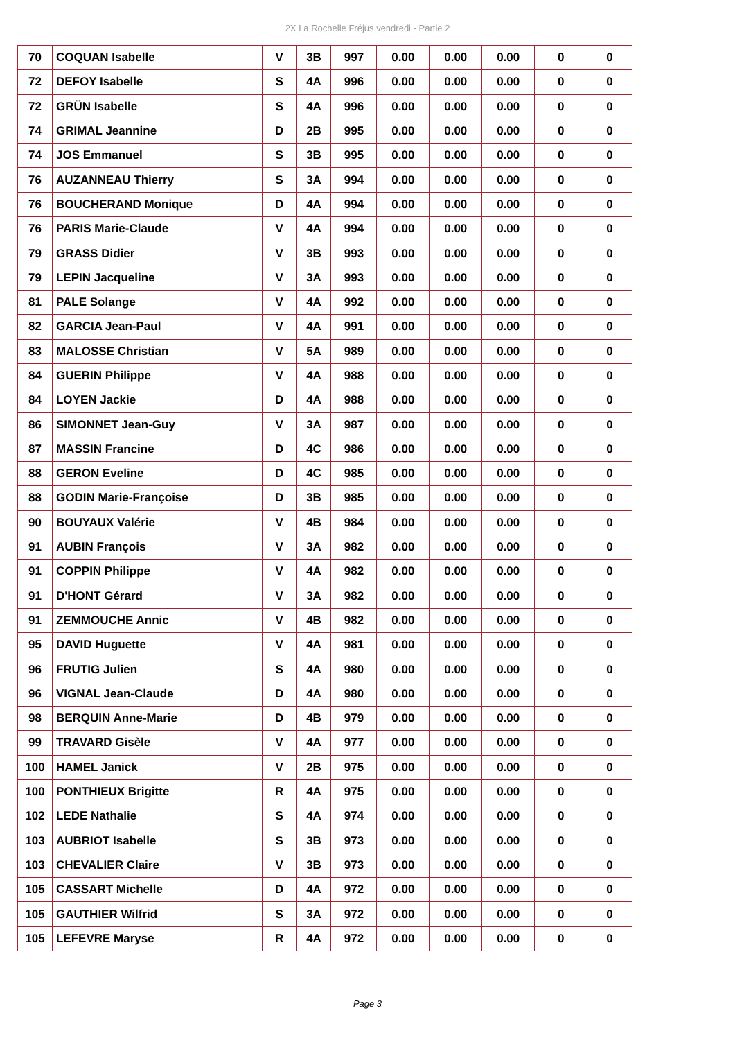2X La Rochelle Fréjus vendredi - Partie 2
| 70 | COQUAN Isabelle | V | 3B | 997 | 0.00 | 0.00 | 0.00 | 0 | 0 |
| 72 | DEFOY Isabelle | S | 4A | 996 | 0.00 | 0.00 | 0.00 | 0 | 0 |
| 72 | GRÜN Isabelle | S | 4A | 996 | 0.00 | 0.00 | 0.00 | 0 | 0 |
| 74 | GRIMAL Jeannine | D | 2B | 995 | 0.00 | 0.00 | 0.00 | 0 | 0 |
| 74 | JOS Emmanuel | S | 3B | 995 | 0.00 | 0.00 | 0.00 | 0 | 0 |
| 76 | AUZANNEAU Thierry | S | 3A | 994 | 0.00 | 0.00 | 0.00 | 0 | 0 |
| 76 | BOUCHERAND Monique | D | 4A | 994 | 0.00 | 0.00 | 0.00 | 0 | 0 |
| 76 | PARIS Marie-Claude | V | 4A | 994 | 0.00 | 0.00 | 0.00 | 0 | 0 |
| 79 | GRASS Didier | V | 3B | 993 | 0.00 | 0.00 | 0.00 | 0 | 0 |
| 79 | LEPIN Jacqueline | V | 3A | 993 | 0.00 | 0.00 | 0.00 | 0 | 0 |
| 81 | PALE Solange | V | 4A | 992 | 0.00 | 0.00 | 0.00 | 0 | 0 |
| 82 | GARCIA Jean-Paul | V | 4A | 991 | 0.00 | 0.00 | 0.00 | 0 | 0 |
| 83 | MALOSSE Christian | V | 5A | 989 | 0.00 | 0.00 | 0.00 | 0 | 0 |
| 84 | GUERIN Philippe | V | 4A | 988 | 0.00 | 0.00 | 0.00 | 0 | 0 |
| 84 | LOYEN Jackie | D | 4A | 988 | 0.00 | 0.00 | 0.00 | 0 | 0 |
| 86 | SIMONNET Jean-Guy | V | 3A | 987 | 0.00 | 0.00 | 0.00 | 0 | 0 |
| 87 | MASSIN Francine | D | 4C | 986 | 0.00 | 0.00 | 0.00 | 0 | 0 |
| 88 | GERON Eveline | D | 4C | 985 | 0.00 | 0.00 | 0.00 | 0 | 0 |
| 88 | GODIN Marie-Françoise | D | 3B | 985 | 0.00 | 0.00 | 0.00 | 0 | 0 |
| 90 | BOUYAUX Valérie | V | 4B | 984 | 0.00 | 0.00 | 0.00 | 0 | 0 |
| 91 | AUBIN François | V | 3A | 982 | 0.00 | 0.00 | 0.00 | 0 | 0 |
| 91 | COPPIN Philippe | V | 4A | 982 | 0.00 | 0.00 | 0.00 | 0 | 0 |
| 91 | D'HONT Gérard | V | 3A | 982 | 0.00 | 0.00 | 0.00 | 0 | 0 |
| 91 | ZEMMOUCHE Annic | V | 4B | 982 | 0.00 | 0.00 | 0.00 | 0 | 0 |
| 95 | DAVID Huguette | V | 4A | 981 | 0.00 | 0.00 | 0.00 | 0 | 0 |
| 96 | FRUTIG Julien | S | 4A | 980 | 0.00 | 0.00 | 0.00 | 0 | 0 |
| 96 | VIGNAL Jean-Claude | D | 4A | 980 | 0.00 | 0.00 | 0.00 | 0 | 0 |
| 98 | BERQUIN Anne-Marie | D | 4B | 979 | 0.00 | 0.00 | 0.00 | 0 | 0 |
| 99 | TRAVARD Gisèle | V | 4A | 977 | 0.00 | 0.00 | 0.00 | 0 | 0 |
| 100 | HAMEL Janick | V | 2B | 975 | 0.00 | 0.00 | 0.00 | 0 | 0 |
| 100 | PONTHIEUX Brigitte | R | 4A | 975 | 0.00 | 0.00 | 0.00 | 0 | 0 |
| 102 | LEDE Nathalie | S | 4A | 974 | 0.00 | 0.00 | 0.00 | 0 | 0 |
| 103 | AUBRIOT Isabelle | S | 3B | 973 | 0.00 | 0.00 | 0.00 | 0 | 0 |
| 103 | CHEVALIER Claire | V | 3B | 973 | 0.00 | 0.00 | 0.00 | 0 | 0 |
| 105 | CASSART Michelle | D | 4A | 972 | 0.00 | 0.00 | 0.00 | 0 | 0 |
| 105 | GAUTHIER Wilfrid | S | 3A | 972 | 0.00 | 0.00 | 0.00 | 0 | 0 |
| 105 | LEFEVRE Maryse | R | 4A | 972 | 0.00 | 0.00 | 0.00 | 0 | 0 |
Page 3